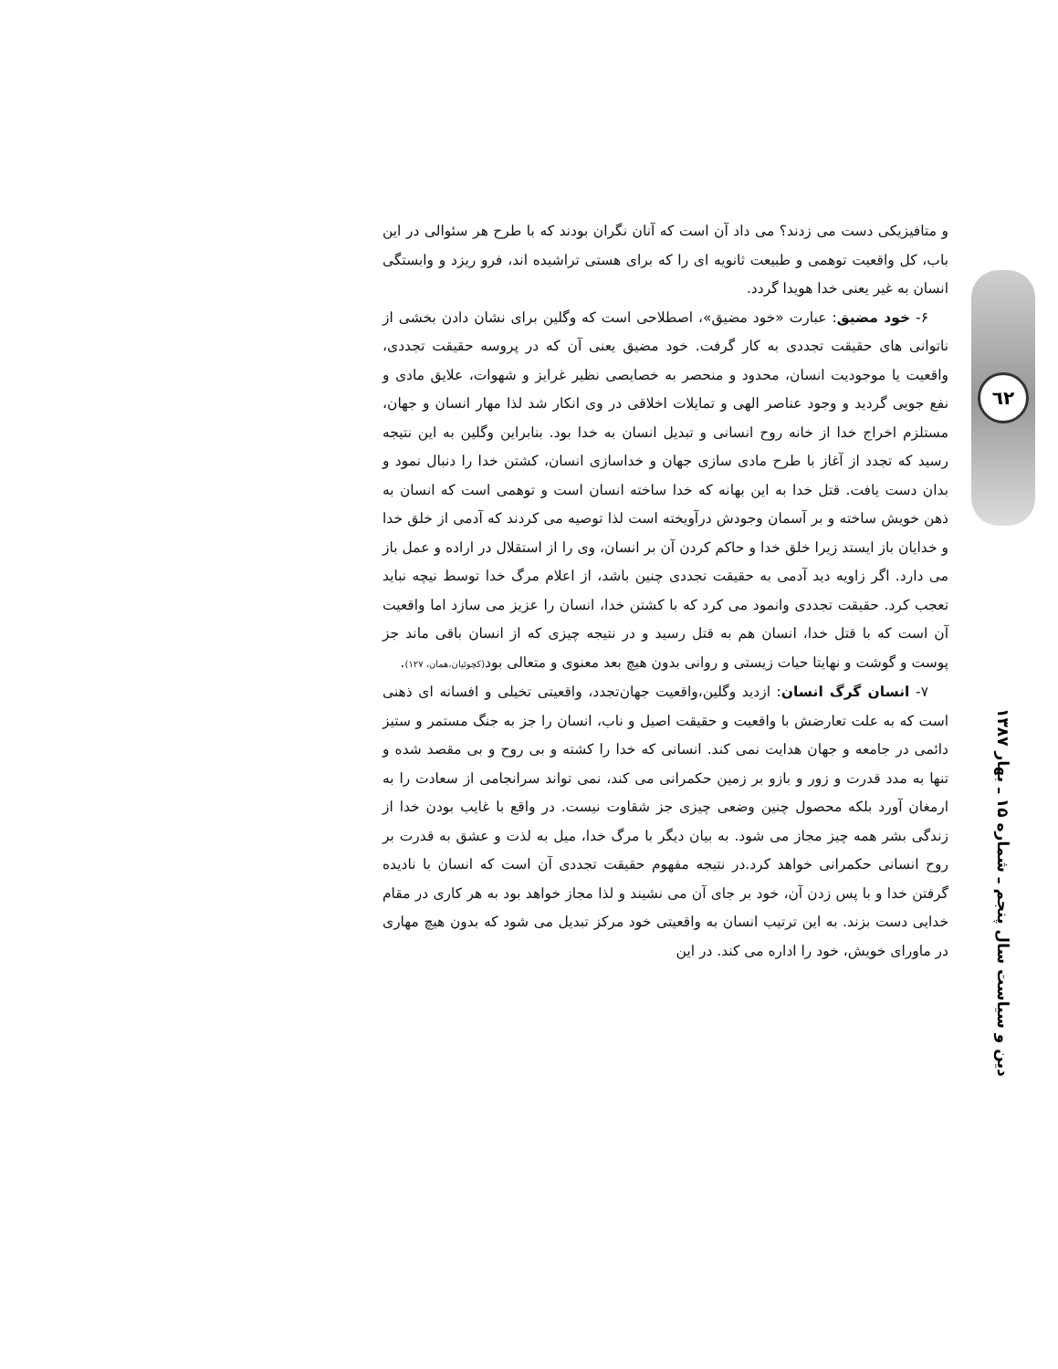٦٢
دین و سیاست سال پنجم ـ شماره ۱۵ ـ بهار ۱۳۸۷
و متافیزیکی دست می زدند؟ می داد آن است که آنان نگران بودند که با طرح هر سئوالی در این باب، کل واقعیت توهمی و طبیعت ثانویه ای را که برای هستی تراشیده اند، فرو ریزد و وابستگی انسان به غیر یعنی خدا هویدا گردد.
۶- خود مضیق: عبارت «خود مضیق»، اصطلاحی است که وگلین برای نشان دادن بخشی از ناتوانی های حقیقت تجددی به کار گرفت. خود مضیق یعنی آن که در پروسه حقیقت تجددی، واقعیت یا موجودیت انسان، محدود و منحصر به خصایصی نظیر غرایز و شهوات، علایق مادی و نفع جویی گردید و وجود عناصر الهی و تمایلات اخلاقی در وی انکار شد لذا مهار انسان و جهان، مستلزم اخراج خدا از خانه روح انسانی و تبدیل انسان به خدا بود. بنابراین وگلین به این نتیجه رسید که تجدد از آغاز با طرح مادی سازی جهان و خداسازی انسان، کشتن خدا را دنبال نمود و بدان دست یافت. قتل خدا به این بهانه که خدا ساخته انسان است و توهمی است که انسان به ذهن خویش ساخته و بر آسمان وجودش درآویخته است لذا توصیه می کردند که آدمی از خلق خدا و خدایان باز ایستد زیرا خلق خدا و حاکم کردن آن بر انسان، وی را از استقلال در اراده و عمل باز می دارد. اگر زاویه دید آدمی به حقیقت تجددی چنین باشد، از اعلام مرگ خدا توسط نیچه نباید تعجب کرد. حقیقت تجددی وانمود می کرد که با کشتن خدا، انسان را عزیز می سازد اما واقعیت آن است که با قتل خدا، انسان هم به قتل رسید و در نتیجه چیزی که از انسان باقی ماند جز پوست و گوشت و نهایتا حیات زیستی و روانی بدون هیچ بعد معنوی و متعالی بود(کچوئیان،همان، ۱۲۷).
۷- انسان گرگ انسان: ازدید وگلین،واقعیت جهان‌تجدد، واقعیتی تخیلی و افسانه ای ذهنی است که به علت تعارضش با واقعیت و حقیقت اصیل و ناب، انسان را جز به جنگ مستمر و ستیز دائمی در جامعه و جهان هدایت نمی کند. انسانی که خدا را کشته و بی روح و بی مقصد شده و تنها به مدد قدرت و زور و بازو بر زمین حکمرانی می کند، نمی تواند سرانجامی از سعادت را به ارمغان آورد بلکه محصول چنین وضعی چیزی جز شقاوت نیست. در واقع با غایب بودن خدا از زندگی بشر همه چیز مجاز می شود. به بیان دیگر با مرگ خدا، میل به لذت و عشق به قدرت بر روح انسانی حکمرانی خواهد کرد.در نتیجه مفهوم حقیقت تجددی آن است که انسان با نادیده گرفتن خدا و با پس زدن آن، خود بر جای آن می نشیند و لذا مجاز خواهد بود به هر کاری در مقام خدایی دست بزند. به این ترتیب انسان به واقعیتی خود مرکز تبدیل می شود که بدون هیچ مهاری در ماورای خویش، خود را اداره می کند. در این